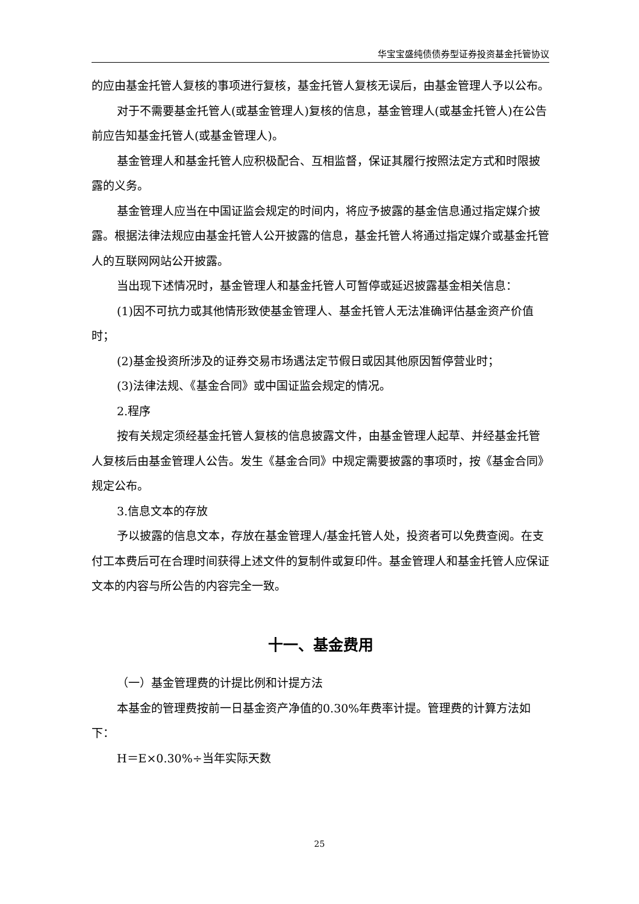华宝宝盛纯债债券型证券投资基金托管协议
的应由基金托管人复核的事项进行复核，基金托管人复核无误后，由基金管理人予以公布。
对于不需要基金托管人(或基金管理人)复核的信息，基金管理人(或基金托管人)在公告前应告知基金托管人(或基金管理人)。
基金管理人和基金托管人应积极配合、互相监督，保证其履行按照法定方式和时限披露的义务。
基金管理人应当在中国证监会规定的时间内，将应予披露的基金信息通过指定媒介披露。根据法律法规应由基金托管人公开披露的信息，基金托管人将通过指定媒介或基金托管人的互联网网站公开披露。
当出现下述情况时，基金管理人和基金托管人可暂停或延迟披露基金相关信息：
(1)因不可抗力或其他情形致使基金管理人、基金托管人无法准确评估基金资产价值时；
(2)基金投资所涉及的证券交易市场遇法定节假日或因其他原因暂停营业时；
(3)法律法规、《基金合同》或中国证监会规定的情况。
2.程序
按有关规定须经基金托管人复核的信息披露文件，由基金管理人起草、并经基金托管人复核后由基金管理人公告。发生《基金合同》中规定需要披露的事项时，按《基金合同》规定公布。
3.信息文本的存放
予以披露的信息文本，存放在基金管理人/基金托管人处，投资者可以免费查阅。在支付工本费后可在合理时间获得上述文件的复制件或复印件。基金管理人和基金托管人应保证文本的内容与所公告的内容完全一致。
十一、基金费用
（一）基金管理费的计提比例和计提方法
本基金的管理费按前一日基金资产净值的0.30%年费率计提。管理费的计算方法如下：
H＝E×0.30%÷当年实际天数
25